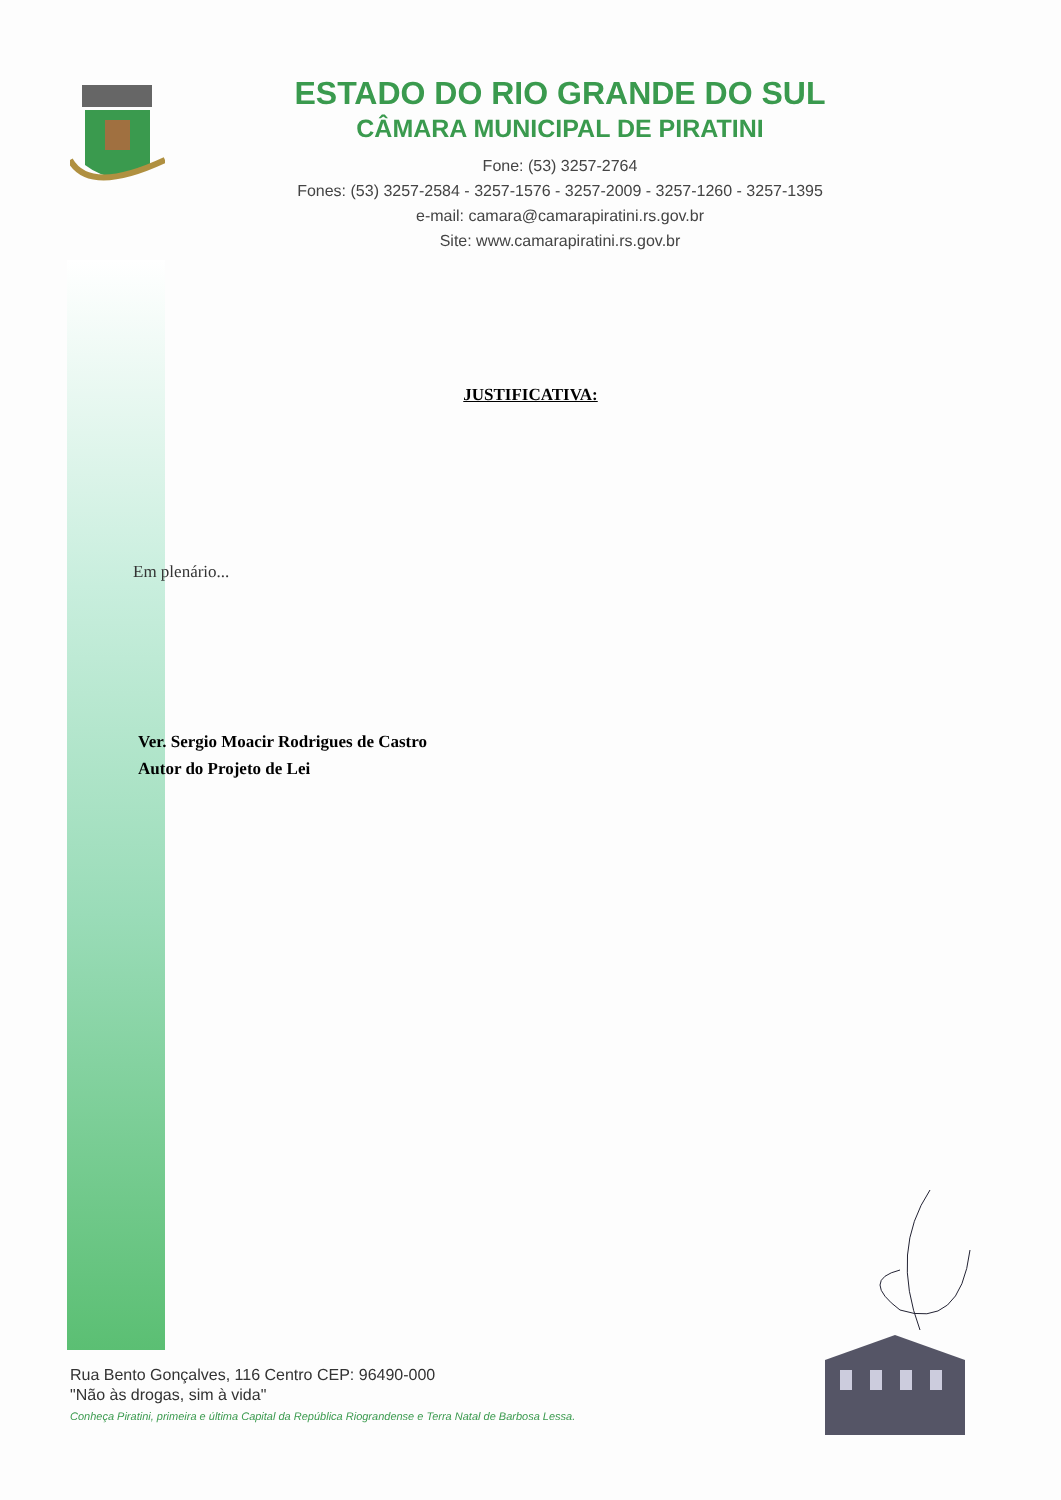ESTADO DO RIO GRANDE DO SUL
CÂMARA MUNICIPAL DE PIRATINI
Fone: (53) 3257-2764
Fones: (53) 3257-2584 - 3257-1576 - 3257-2009 - 3257-1260 - 3257-1395
e-mail: camara@camarapiratini.rs.gov.br
Site: www.camarapiratini.rs.gov.br
JUSTIFICATIVA:
Em plenário...
Ver. Sergio Moacir Rodrigues de Castro
Autor do Projeto de Lei
Rua Bento Gonçalves, 116 Centro CEP: 96490-000
"Não às drogas, sim à vida"
Conheça Piratini, primeira e última Capital da República Riograndense e Terra Natal de Barbosa Lessa.